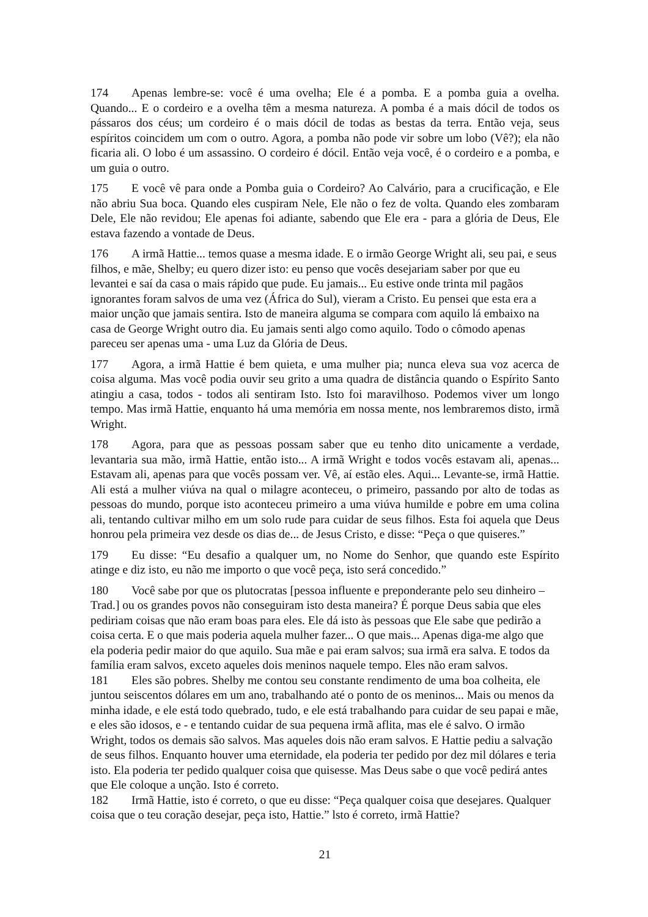174 Apenas lembre-se: você é uma ovelha; Ele é a pomba. E a pomba guia a ovelha. Quando... E o cordeiro e a ovelha têm a mesma natureza. A pomba é a mais dócil de todos os pássaros dos céus; um cordeiro é o mais dócil de todas as bestas da terra. Então veja, seus espíritos coincidem um com o outro. Agora, a pomba não pode vir sobre um lobo (Vê?); ela não ficaria ali. O lobo é um assassino. O cordeiro é dócil. Então veja você, é o cordeiro e a pomba, e um guia o outro.
175 E você vê para onde a Pomba guia o Cordeiro? Ao Calvário, para a crucificação, e Ele não abriu Sua boca. Quando eles cuspiram Nele, Ele não o fez de volta. Quando eles zombaram Dele, Ele não revidou; Ele apenas foi adiante, sabendo que Ele era - para a glória de Deus, Ele estava fazendo a vontade de Deus.
176 A irmã Hattie... temos quase a mesma idade. E o irmão George Wright ali, seu pai, e seus filhos, e mãe, Shelby; eu quero dizer isto: eu penso que vocês desejariam saber por que eu levantei e saí da casa o mais rápido que pude. Eu jamais... Eu estive onde trinta mil pagãos ignorantes foram salvos de uma vez (África do Sul), vieram a Cristo. Eu pensei que esta era a maior unção que jamais sentira. Isto de maneira alguma se compara com aquilo lá embaixo na casa de George Wright outro dia. Eu jamais senti algo como aquilo. Todo o cômodo apenas pareceu ser apenas uma - uma Luz da Glória de Deus.
177 Agora, a irmã Hattie é bem quieta, e uma mulher pia; nunca eleva sua voz acerca de coisa alguma. Mas você podia ouvir seu grito a uma quadra de distância quando o Espírito Santo atingiu a casa, todos - todos ali sentiram Isto. Isto foi maravilhoso. Podemos viver um longo tempo. Mas irmã Hattie, enquanto há uma memória em nossa mente, nos lembraremos disto, irmã Wright.
178 Agora, para que as pessoas possam saber que eu tenho dito unicamente a verdade, levantaria sua mão, irmã Hattie, então isto... A irmã Wright e todos vocês estavam ali, apenas... Estavam ali, apenas para que vocês possam ver. Vê, aí estão eles. Aqui... Levante-se, irmã Hattie. Ali está a mulher viúva na qual o milagre aconteceu, o primeiro, passando por alto de todas as pessoas do mundo, porque isto aconteceu primeiro a uma viúva humilde e pobre em uma colina ali, tentando cultivar milho em um solo rude para cuidar de seus filhos. Esta foi aquela que Deus honrou pela primeira vez desde os dias de... de Jesus Cristo, e disse: “Peça o que quiseres.”
179 Eu disse: “Eu desafio a qualquer um, no Nome do Senhor, que quando este Espírito atinge e diz isto, eu não me importo o que você peça, isto será concedido.”
180 Você sabe por que os plutocratas [pessoa influente e preponderante pelo seu dinheiro – Trad.] ou os grandes povos não conseguiram isto desta maneira? É porque Deus sabia que eles pediriam coisas que não eram boas para eles. Ele dá isto às pessoas que Ele sabe que pedirão a coisa certa. E o que mais poderia aquela mulher fazer... O que mais... Apenas diga-me algo que ela poderia pedir maior do que aquilo. Sua mãe e pai eram salvos; sua irmã era salva. E todos da família eram salvos, exceto aqueles dois meninos naquele tempo. Eles não eram salvos.
181 Eles são pobres. Shelby me contou seu constante rendimento de uma boa colheita, ele juntou seiscentos dólares em um ano, trabalhando até o ponto de os meninos... Mais ou menos da minha idade, e ele está todo quebrado, tudo, e ele está trabalhando para cuidar de seu papai e mãe, e eles são idosos, e - e tentando cuidar de sua pequena irmã aflita, mas ele é salvo. O irmão Wright, todos os demais são salvos. Mas aqueles dois não eram salvos. E Hattie pediu a salvação de seus filhos. Enquanto houver uma eternidade, ela poderia ter pedido por dez mil dólares e teria isto. Ela poderia ter pedido qualquer coisa que quisesse. Mas Deus sabe o que você pedirá antes que Ele coloque a unção. Isto é correto.
182 Irmã Hattie, isto é correto, o que eu disse: “Peça qualquer coisa que desejares. Qualquer coisa que o teu coração desejar, peça isto, Hattie.” lsto é correto, irmã Hattie?
21